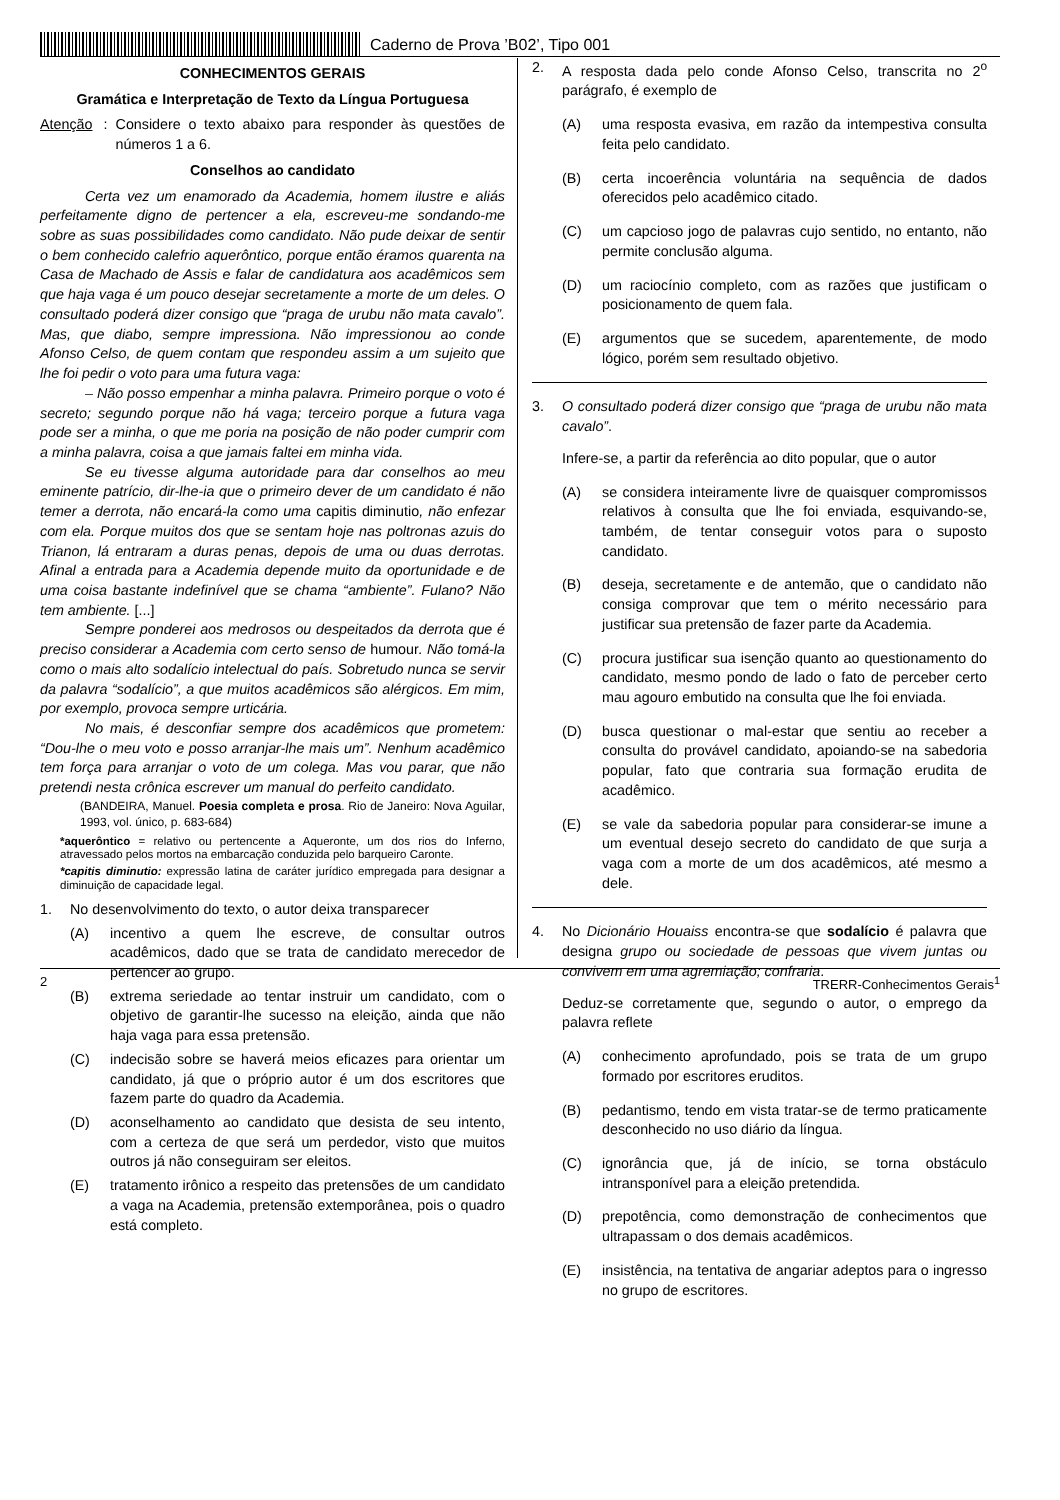Caderno de Prova ’B02’, Tipo 001
CONHECIMENTOS GERAIS
Gramática e Interpretação de Texto da Língua Portuguesa
Atenção:
Considere o texto abaixo para responder às questões de números 1 a 6.
Conselhos ao candidato
Certa vez um enamorado da Academia, homem ilustre e aliás perfeitamente digno de pertencer a ela, escreveu-me sondando-me sobre as suas possibilidades como candidato. Não pude deixar de sentir o bem conhecido calefrio aquerôntico, porque então éramos quarenta na Casa de Machado de Assis e falar de candidatura aos acadêmicos sem que haja vaga é um pouco desejar secretamente a morte de um deles. O consultado poderá dizer consigo que “praga de urubu não mata cavalo”. Mas, que diabo, sempre impressiona. Não impressionou ao conde Afonso Celso, de quem contam que respondeu assim a um sujeito que lhe foi pedir o voto para uma futura vaga:
– Não posso empenhar a minha palavra. Primeiro porque o voto é secreto; segundo porque não há vaga; terceiro porque a futura vaga pode ser a minha, o que me poria na posição de não poder cumprir com a minha palavra, coisa a que jamais faltei em minha vida.
Se eu tivesse alguma autoridade para dar conselhos ao meu eminente patrício, dir-lhe-ia que o primeiro dever de um candidato é não temer a derrota, não encará-la como uma capitis diminutio, não enfezar com ela. Porque muitos dos que se sentam hoje nas poltronas azuis do Trianon, lá entraram a duras penas, depois de uma ou duas derrotas. Afinal a entrada para a Academia depende muito da oportunidade e de uma coisa bastante indefinível que se chama “ambiente”. Fulano? Não tem ambiente. [...]
Sempre ponderei aos medrosos ou despeitados da derrota que é preciso considerar a Academia com certo senso de humour. Não tomá-la como o mais alto sodalício intelectual do país. Sobretudo nunca se servir da palavra “sodalício”, a que muitos acadêmicos são alérgicos. Em mim, por exemplo, provoca sempre urticária.
No mais, é desconfiar sempre dos acadêmicos que prometem: “Dou-lhe o meu voto e posso arranjar-lhe mais um”. Nenhum acadêmico tem força para arranjar o voto de um colega. Mas vou parar, que não pretendi nesta crônica escrever um manual do perfeito candidato.
(BANDEIRA, Manuel. Poesia completa e prosa. Rio de Janeiro: Nova Aguilar, 1993, vol. único, p. 683-684)
*aquerôntico = relativo ou pertencente a Aqueronte, um dos rios do Inferno, atravessado pelos mortos na embarcação conduzida pelo barqueiro Caronte.
*capitis diminutio: expressão latina de caráter jurídico empregada para designar a diminuição de capacidade legal.
1. No desenvolvimento do texto, o autor deixa transparecer
(A) incentivo a quem lhe escreve, de consultar outros acadêmicos, dado que se trata de candidato merecedor de pertencer ao grupo.
(B) extrema seriedade ao tentar instruir um candidato, com o objetivo de garantir-lhe sucesso na eleição, ainda que não haja vaga para essa pretensão.
(C) indecisão sobre se haverá meios eficazes para orientar um candidato, já que o próprio autor é um dos escritores que fazem parte do quadro da Academia.
(D) aconselhamento ao candidato que desista de seu intento, com a certeza de que será um perdedor, visto que muitos outros já não conseguiram ser eleitos.
(E) tratamento irônico a respeito das pretensões de um candidato a vaga na Academia, pretensão extemporânea, pois o quadro está completo.
2. A resposta dada pelo conde Afonso Celso, transcrita no 2<sup>o</sup> parágrafo, é exemplo de
(A) uma resposta evasiva, em razão da intempestiva consulta feita pelo candidato.
(B) certa incoerência voluntária na sequência de dados oferecidos pelo acadêmico citado.
(C) um capcioso jogo de palavras cujo sentido, no entanto, não permite conclusão alguma.
(D) um raciocínio completo, com as razões que justificam o posicionamento de quem fala.
(E) argumentos que se sucedem, aparentemente, de modo lógico, porém sem resultado objetivo.
3. O consultado poderá dizer consigo que “praga de urubu não mata cavalo”.
Infere-se, a partir da referência ao dito popular, que o autor
(A) se considera inteiramente livre de quaisquer compromissos relativos à consulta que lhe foi enviada, esquivando-se, também, de tentar conseguir votos para o suposto candidato.
(B) deseja, secretamente e de antemão, que o candidato não consiga comprovar que tem o mérito necessário para justificar sua pretensão de fazer parte da Academia.
(C) procura justificar sua isenção quanto ao questionamento do candidato, mesmo pondo de lado o fato de perceber certo mau agouro embutido na consulta que lhe foi enviada.
(D) busca questionar o mal-estar que sentiu ao receber a consulta do provável candidato, apoiando-se na sabedoria popular, fato que contraria sua formação erudita de acadêmico.
(E) se vale da sabedoria popular para considerar-se imune a um eventual desejo secreto do candidato de que surja a vaga com a morte de um dos acadêmicos, até mesmo a dele.
4. No Dicionário Houaiss encontra-se que sodalício é palavra que designa grupo ou sociedade de pessoas que vivem juntas ou convivem em uma agremiação; confraria.
Deduz-se corretamente que, segundo o autor, o emprego da palavra reflete
(A) conhecimento aprofundado, pois se trata de um grupo formado por escritores eruditos.
(B) pedantismo, tendo em vista tratar-se de termo praticamente desconhecido no uso diário da língua.
(C) ignorância que, já de início, se torna obstáculo intransponível para a eleição pretendida.
(D) prepotência, como demonstração de conhecimentos que ultrapassam o dos demais acadêmicos.
(E) insistência, na tentativa de angariar adeptos para o ingresso no grupo de escritores.
2 TRERR-Conhecimentos Gerais<sup>1</sup>